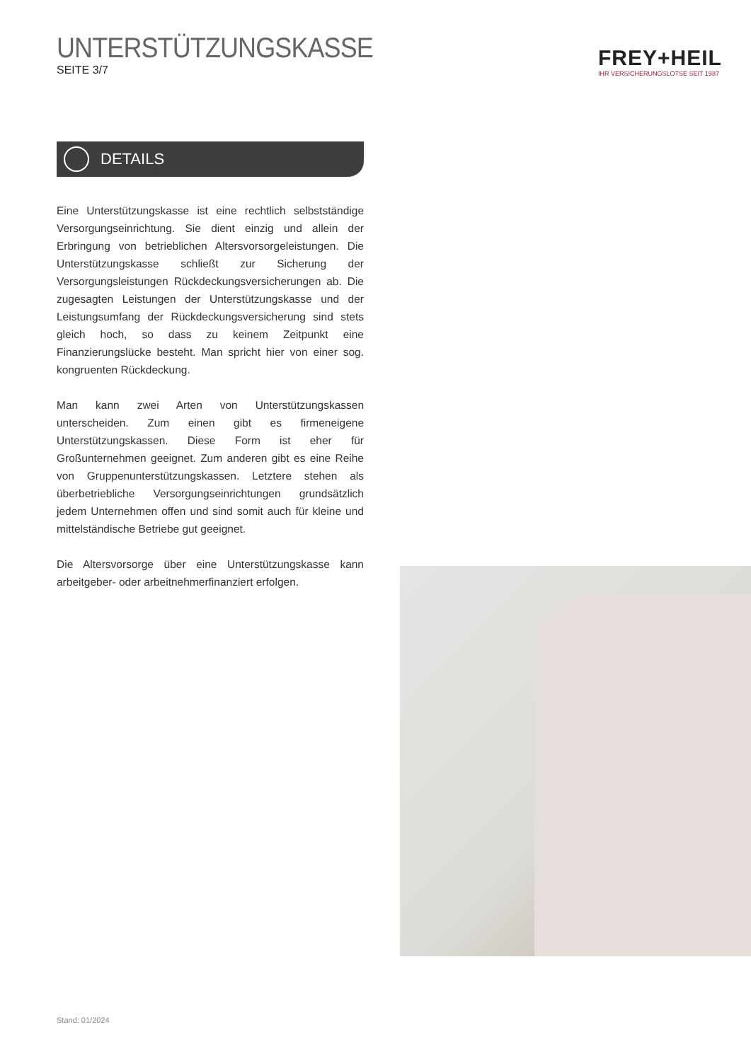UNTERSTÜTZUNGSKASSE
SEITE 3/7
FREY+HEIL
IHR VERSICHERUNGSLOTSE SEIT 1987
DETAILS
Eine Unterstützungskasse ist eine rechtlich selbstständige Versorgungseinrichtung. Sie dient einzig und allein der Erbringung von betrieblichen Altersvorsorgeleistungen. Die Unterstützungskasse schließt zur Sicherung der Versorgungsleistungen Rückdeckungsversicherungen ab. Die zugesagten Leistungen der Unterstützungskasse und der Leistungsumfang der Rückdeckungsversicherung sind stets gleich hoch, so dass zu keinem Zeitpunkt eine Finanzierungslücke besteht. Man spricht hier von einer sog. kongruenten Rückdeckung.
Man kann zwei Arten von Unterstützungskassen unterscheiden. Zum einen gibt es firmeneigene Unterstützungskassen. Diese Form ist eher für Großunternehmen geeignet. Zum anderen gibt es eine Reihe von Gruppenunterstützungskassen. Letztere stehen als überbetriebliche Versorgungseinrichtungen grundsätzlich jedem Unternehmen offen und sind somit auch für kleine und mittelständische Betriebe gut geeignet.
Die Altersvorsorge über eine Unterstützungskasse kann arbeitgeber- oder arbeitnehmerfinanziert erfolgen.
Stand: 01/2024